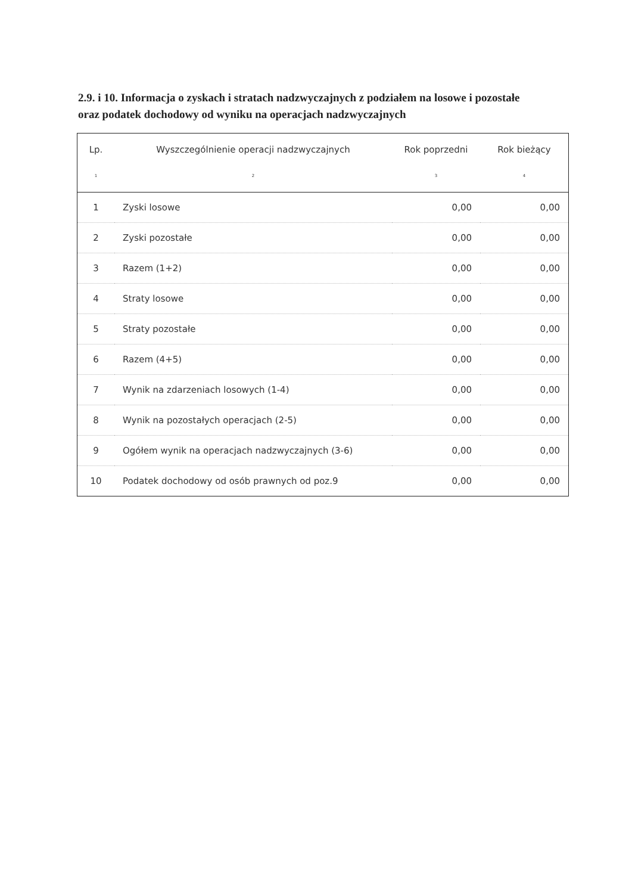2.9. i 10. Informacja o zyskach i stratach nadzwyczajnych z podziałem na losowe i pozostałe oraz podatek dochodowy od wyniku na operacjach nadzwyczajnych
| Lp. | Wyszczególnienie operacji nadzwyczajnych | Rok poprzedni | Rok bieżący |
| --- | --- | --- | --- |
| 1 | 2 | 3 | 4 |
| 1 | Zyski losowe | 0,00 | 0,00 |
| 2 | Zyski pozostałe | 0,00 | 0,00 |
| 3 | Razem (1+2) | 0,00 | 0,00 |
| 4 | Straty losowe | 0,00 | 0,00 |
| 5 | Straty pozostałe | 0,00 | 0,00 |
| 6 | Razem (4+5) | 0,00 | 0,00 |
| 7 | Wynik na zdarzeniach losowych (1-4) | 0,00 | 0,00 |
| 8 | Wynik na pozostałych operacjach (2-5) | 0,00 | 0,00 |
| 9 | Ogółem wynik na operacjach nadzwyczajnych (3-6) | 0,00 | 0,00 |
| 10 | Podatek dochodowy od osób prawnych od poz.9 | 0,00 | 0,00 |